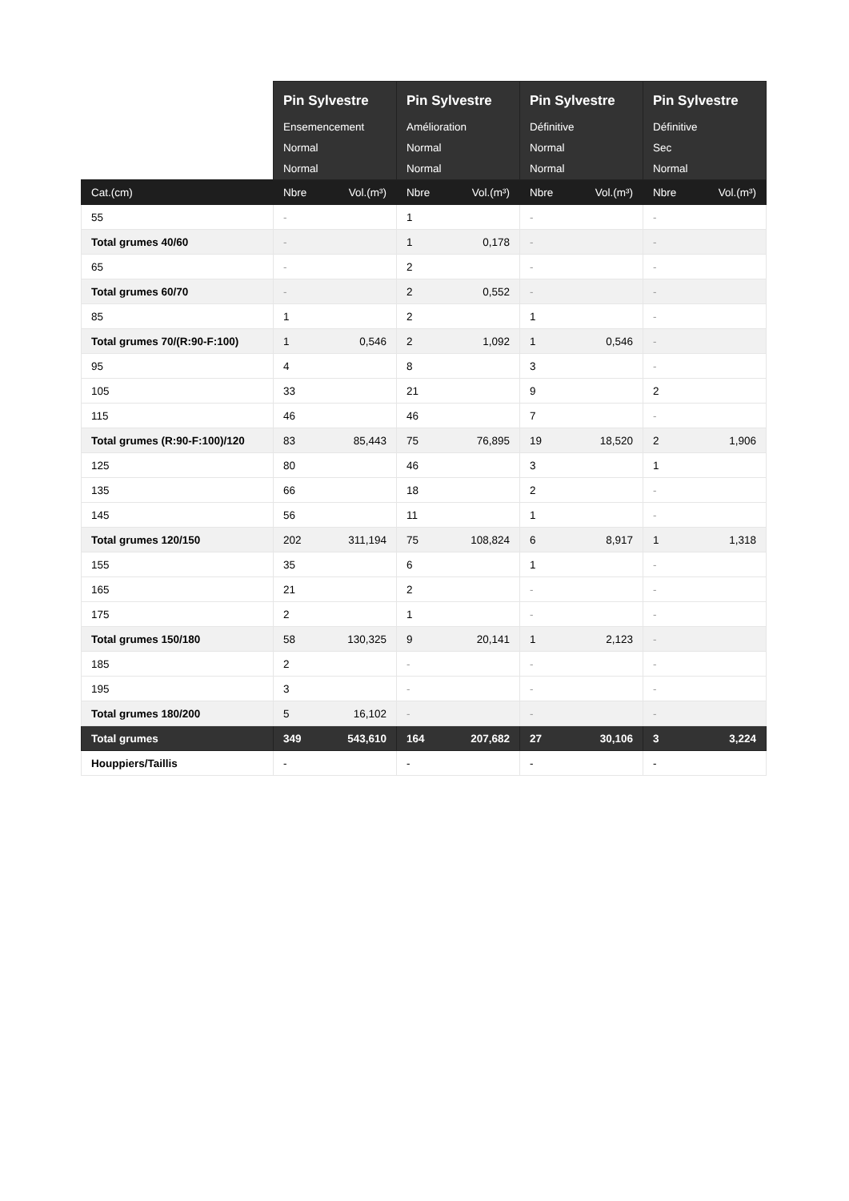| | Pin Sylvestre Ensemencement Normal Normal | | Pin Sylvestre Amélioration Normal Normal | | Pin Sylvestre Définitive Normal Normal | | Pin Sylvestre Définitive Sec Normal | |
| --- | --- | --- | --- | --- | --- | --- | --- | --- |
| Cat.(cm) | Nbre | Vol.(m³) | Nbre | Vol.(m³) | Nbre | Vol.(m³) | Nbre | Vol.(m³) |
| 55 | - | | 1 | | - | | - | |
| Total grumes 40/60 | - | | 1 | 0,178 | - | | - | |
| 65 | - | | 2 | | - | | - | |
| Total grumes 60/70 | - | | 2 | 0,552 | - | | - | |
| 85 | 1 | | 2 | | 1 | | - | |
| Total grumes 70/(R:90-F:100) | 1 | 0,546 | 2 | 1,092 | 1 | 0,546 | - | |
| 95 | 4 | | 8 | | 3 | | - | |
| 105 | 33 | | 21 | | 9 | | 2 | |
| 115 | 46 | | 46 | | 7 | | - | |
| Total grumes (R:90-F:100)/120 | 83 | 85,443 | 75 | 76,895 | 19 | 18,520 | 2 | 1,906 |
| 125 | 80 | | 46 | | 3 | | 1 | |
| 135 | 66 | | 18 | | 2 | | - | |
| 145 | 56 | | 11 | | 1 | | - | |
| Total grumes 120/150 | 202 | 311,194 | 75 | 108,824 | 6 | 8,917 | 1 | 1,318 |
| 155 | 35 | | 6 | | 1 | | - | |
| 165 | 21 | | 2 | | - | | - | |
| 175 | 2 | | 1 | | - | | - | |
| Total grumes 150/180 | 58 | 130,325 | 9 | 20,141 | 1 | 2,123 | - | |
| 185 | 2 | | - | | - | | - | |
| 195 | 3 | | - | | - | | - | |
| Total grumes 180/200 | 5 | 16,102 | - | | - | | - | |
| Total grumes | 349 | 543,610 | 164 | 207,682 | 27 | 30,106 | 3 | 3,224 |
| Houppiers/Taillis | - | | - | | - | | - | |